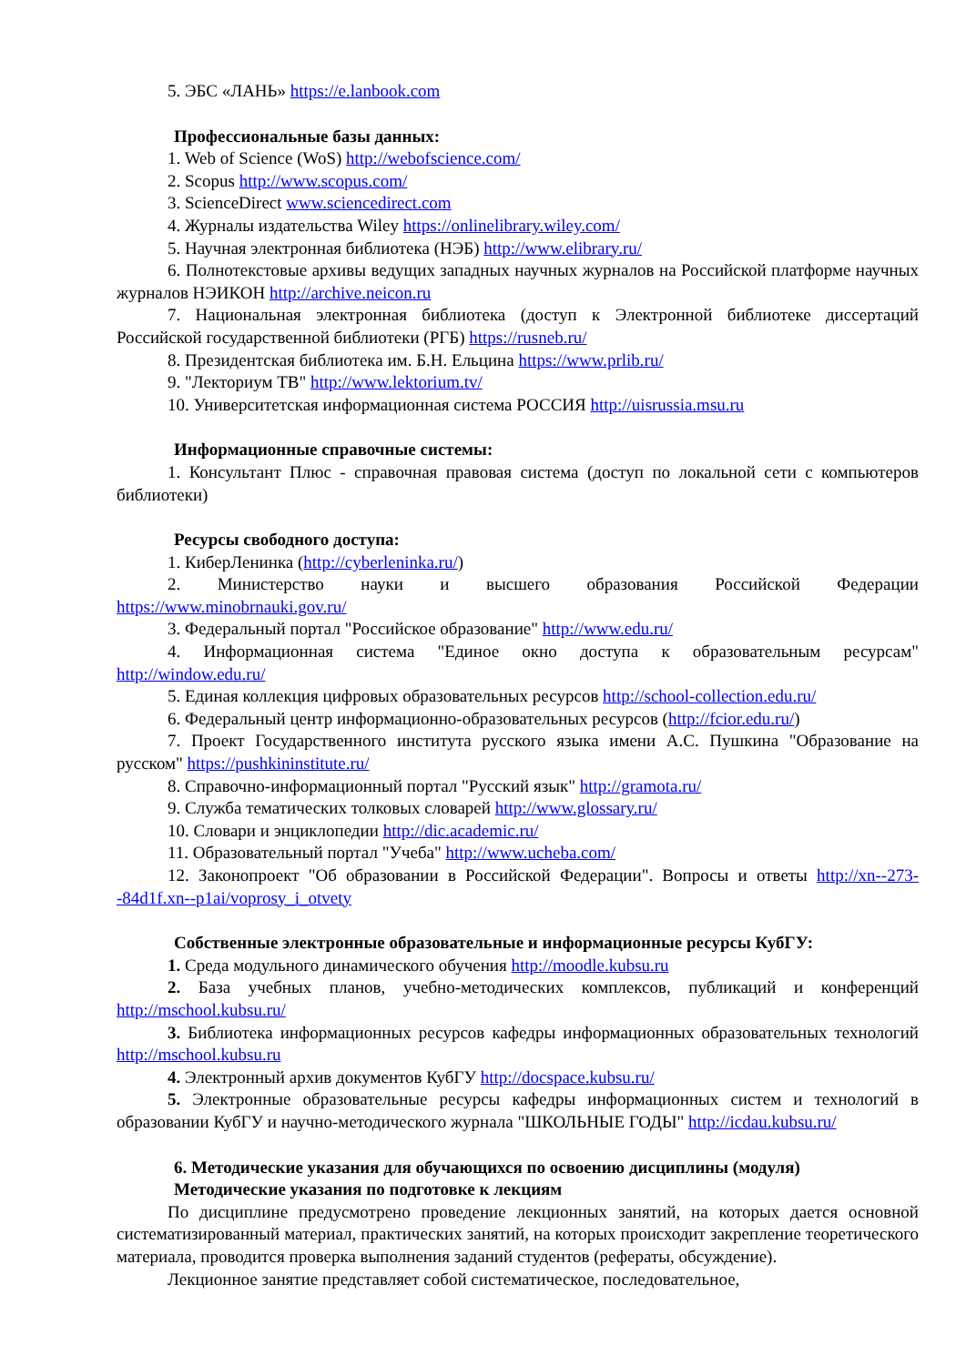5. ЭБС «ЛАНЬ» https://e.lanbook.com
Профессиональные базы данных:
1. Web of Science (WoS) http://webofscience.com/
2. Scopus http://www.scopus.com/
3. ScienceDirect www.sciencedirect.com
4. Журналы издательства Wiley https://onlinelibrary.wiley.com/
5. Научная электронная библиотека (НЭБ) http://www.elibrary.ru/
6. Полнотекстовые архивы ведущих западных научных журналов на Российской платформе научных журналов НЭИКОН http://archive.neicon.ru
7. Национальная электронная библиотека (доступ к Электронной библиотеке диссертаций Российской государственной библиотеки (РГБ) https://rusneb.ru/
8. Президентская библиотека им. Б.Н. Ельцина https://www.prlib.ru/
9. "Лекториум ТВ" http://www.lektorium.tv/
10. Университетская информационная система РОССИЯ http://uisrussia.msu.ru
Информационные справочные системы:
1. Консультант Плюс - справочная правовая система (доступ по локальной сети с компьютеров библиотеки)
Ресурсы свободного доступа:
1. КиберЛенинка (http://cyberleninka.ru/)
2. Министерство науки и высшего образования Российской Федерации https://www.minobrnauki.gov.ru/
3. Федеральный портал "Российское образование" http://www.edu.ru/
4. Информационная система "Единое окно доступа к образовательным ресурсам" http://window.edu.ru/
5. Единая коллекция цифровых образовательных ресурсов http://school-collection.edu.ru/
6. Федеральный центр информационно-образовательных ресурсов (http://fcior.edu.ru/)
7. Проект Государственного института русского языка имени А.С. Пушкина "Образование на русском" https://pushkininstitute.ru/
8. Справочно-информационный портал "Русский язык" http://gramota.ru/
9. Служба тематических толковых словарей http://www.glossary.ru/
10. Словари и энциклопедии http://dic.academic.ru/
11. Образовательный портал "Учеба" http://www.ucheba.com/
12. Законопроект "Об образовании в Российской Федерации". Вопросы и ответы http://xn--273--84d1f.xn--p1ai/voprosy_i_otvety
Собственные электронные образовательные и информационные ресурсы КубГУ:
1. Среда модульного динамического обучения http://moodle.kubsu.ru
2. База учебных планов, учебно-методических комплексов, публикаций и конференций http://mschool.kubsu.ru/
3. Библиотека информационных ресурсов кафедры информационных образовательных технологий http://mschool.kubsu.ru
4. Электронный архив документов КубГУ http://docspace.kubsu.ru/
5. Электронные образовательные ресурсы кафедры информационных систем и технологий в образовании КубГУ и научно-методического журнала "ШКОЛЬНЫЕ ГОДЫ" http://icdau.kubsu.ru/
6. Методические указания для обучающихся по освоению дисциплины (модуля)
Методические указания по подготовке к лекциям
По дисциплине предусмотрено проведение лекционных занятий, на которых дается основной систематизированный материал, практических занятий, на которых происходит закрепление теоретического материала, проводится проверка выполнения заданий студентов (рефераты, обсуждение).
Лекционное занятие представляет собой систематическое, последовательное,